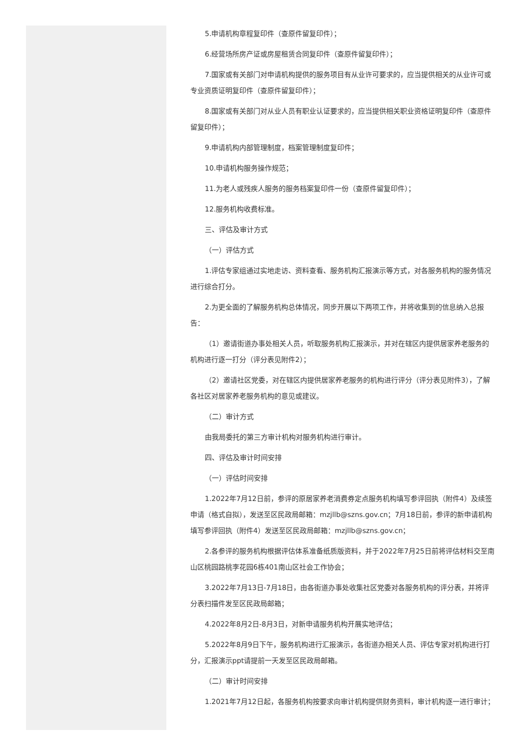5.申请机构章程复印件（查原件留复印件）；
6.经营场所房产证或房屋租赁合同复印件（查原件留复印件）；
7.国家或有关部门对申请机构提供的服务项目有从业许可要求的，应当提供相关的从业许可或专业资质证明复印件（查原件留复印件）；
8.国家或有关部门对从业人员有职业认证要求的，应当提供相关职业资格证明复印件（查原件留复印件）；
9.申请机构内部管理制度，档案管理制度复印件；
10.申请机构服务操作规范；
11.为老人或残疾人服务的服务档案复印件一份（查原件留复印件）；
12.服务机构收费标准。
三、评估及审计方式
（一）评估方式
1.评估专家组通过实地走访、资料查看、服务机构汇报演示等方式，对各服务机构的服务情况进行综合打分。
2.为更全面的了解服务机构总体情况，同步开展以下两项工作，并将收集到的信息纳入总报告：
（1）邀请街道办事处相关人员，听取服务机构汇报演示，并对在辖区内提供居家养老服务的机构进行逐一打分（评分表见附件2）；
（2）邀请社区党委，对在辖区内提供居家养老服务的机构进行评分（评分表见附件3），了解各社区对居家养老服务机构的意见或建议。
（二）审计方式
由我局委托的第三方审计机构对服务机构进行审计。
四、评估及审计时间安排
（一）评估时间安排
1.2022年7月12日前，参评的原居家养老消费券定点服务机构填写参评回执（附件4）及续签申请（格式自拟），发送至区民政局邮箱：mzjllb@szns.gov.cn；7月18日前，参评的新申请机构填写参评回执（附件4）发送至区民政局邮箱：mzjllb@szns.gov.cn；
2.各参评的服务机构根据评估体系准备纸质版资料，并于2022年7月25日前将评估材料交至南山区桃园路桃李花园6栋401南山区社会工作协会；
3.2022年7月13日-7月18日，由各街道办事处收集社区党委对各服务机构的评分表，并将评分表扫描件发至区民政局邮箱；
4.2022年8月2日-8月3日，对新申请服务机构开展实地评估；
5.2022年8月9日下午，服务机构进行汇报演示，各街道办相关人员、评估专家对机构进行打分，汇报演示ppt请提前一天发至区民政局邮箱。
（二）审计时间安排
1.2021年7月12日起，各服务机构按要求向审计机构提供财务资料，审计机构逐一进行审计；